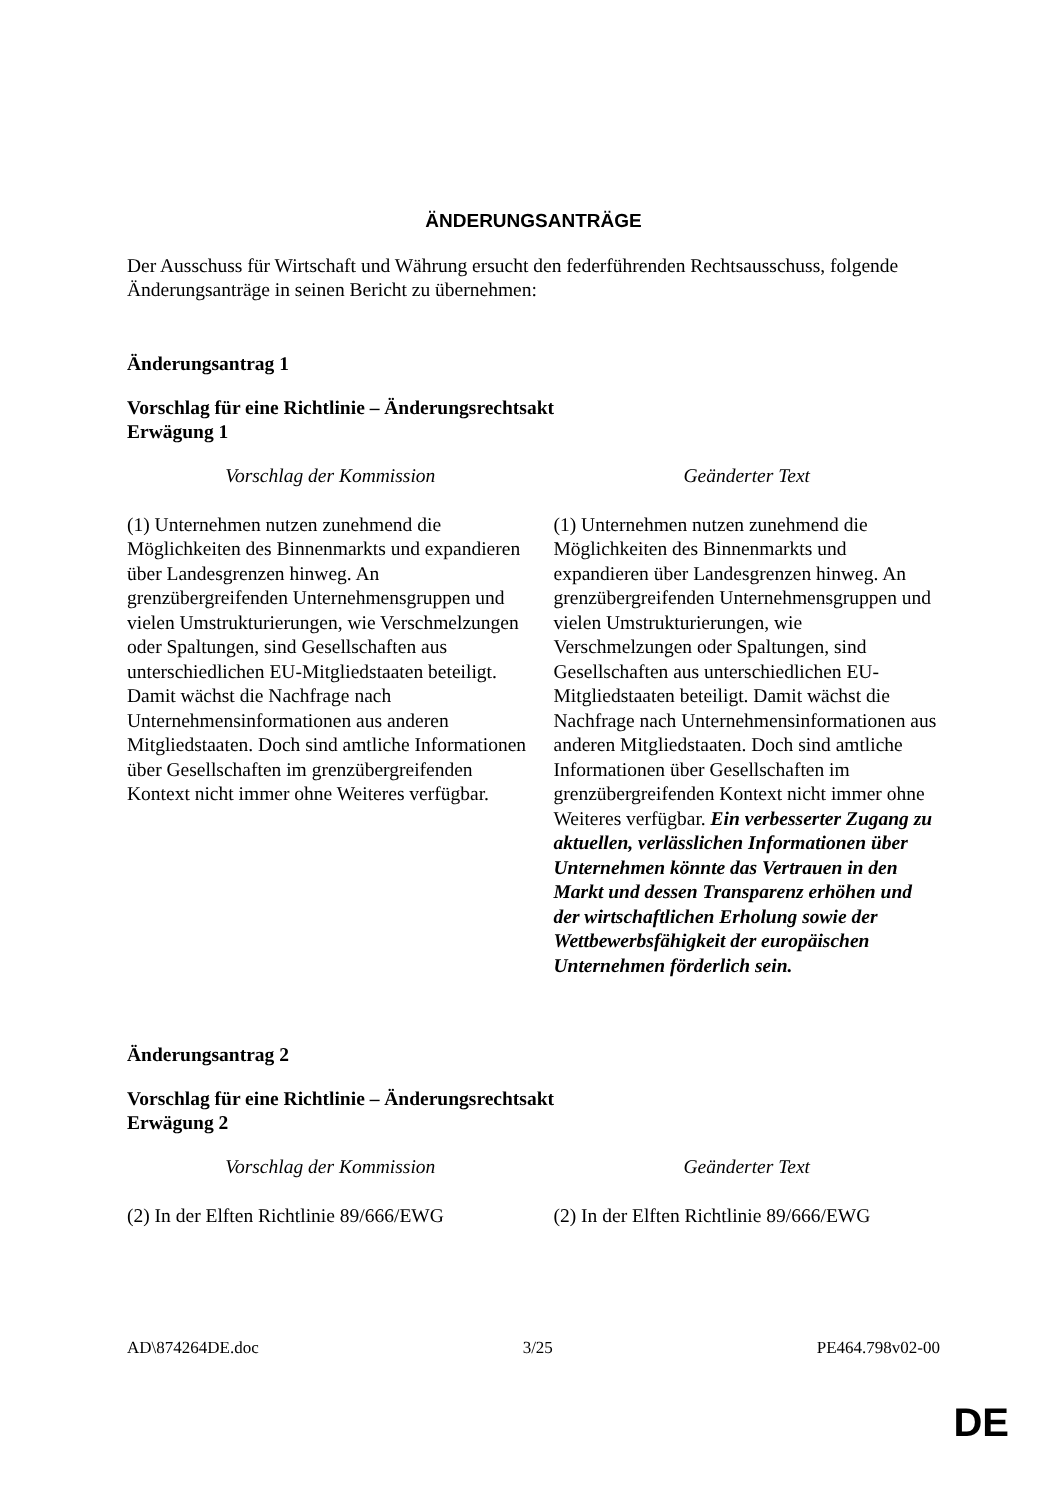ÄNDERUNGSANTRÄGE
Der Ausschuss für Wirtschaft und Währung ersucht den federführenden Rechtsausschuss, folgende Änderungsanträge in seinen Bericht zu übernehmen:
Änderungsantrag 1
Vorschlag für eine Richtlinie – Änderungsrechtsakt
Erwägung 1
| Vorschlag der Kommission | Geänderter Text |
| --- | --- |
| (1) Unternehmen nutzen zunehmend die Möglichkeiten des Binnenmarkts und expandieren über Landesgrenzen hinweg. An grenzübergreifenden Unternehmensgruppen und vielen Umstrukturierungen, wie Verschmelzungen oder Spaltungen, sind Gesellschaften aus unterschiedlichen EU-Mitgliedstaaten beteiligt. Damit wächst die Nachfrage nach Unternehmensinformationen aus anderen Mitgliedstaaten. Doch sind amtliche Informationen über Gesellschaften im grenzübergreifenden Kontext nicht immer ohne Weiteres verfügbar. | (1) Unternehmen nutzen zunehmend die Möglichkeiten des Binnenmarkts und expandieren über Landesgrenzen hinweg. An grenzübergreifenden Unternehmensgruppen und vielen Umstrukturierungen, wie Verschmelzungen oder Spaltungen, sind Gesellschaften aus unterschiedlichen EU-Mitgliedstaaten beteiligt. Damit wächst die Nachfrage nach Unternehmensinformationen aus anderen Mitgliedstaaten. Doch sind amtliche Informationen über Gesellschaften im grenzübergreifenden Kontext nicht immer ohne Weiteres verfügbar. Ein verbesserter Zugang zu aktuellen, verlässlichen Informationen über Unternehmen könnte das Vertrauen in den Markt und dessen Transparenz erhöhen und der wirtschaftlichen Erholung sowie der Wettbewerbsfähigkeit der europäischen Unternehmen förderlich sein. |
Änderungsantrag 2
Vorschlag für eine Richtlinie – Änderungsrechtsakt
Erwägung 2
| Vorschlag der Kommission | Geänderter Text |
| --- | --- |
| (2) In der Elften Richtlinie 89/666/EWG | (2) In der Elften Richtlinie 89/666/EWG |
AD\874264DE.doc 3/25 PE464.798v02-00
DE